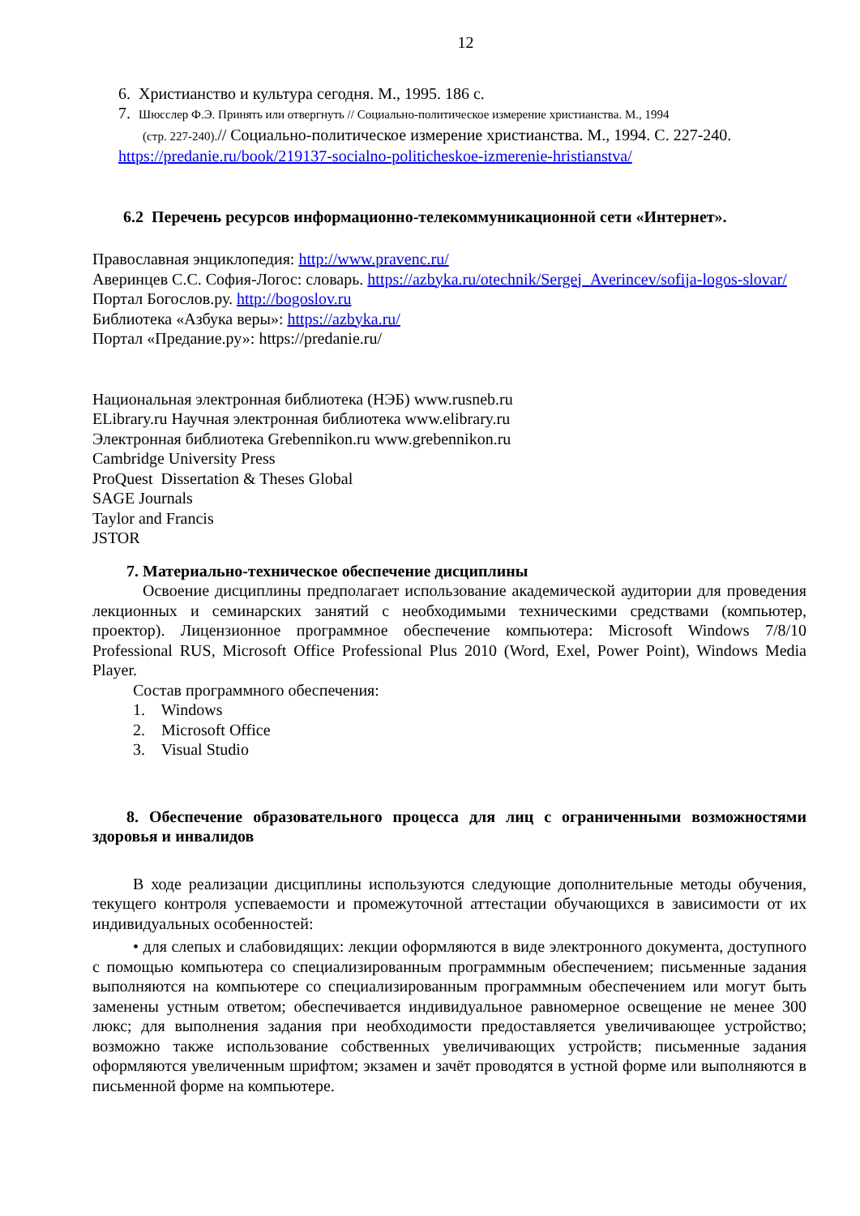12
6. Христианство и культура сегодня. М., 1995. 186 с.
7. Шюсслер Ф.Э. Принять или отвергнуть // Социально-политическое измерение христианства. М., 1994
(стр. 227-240).// Социально-политическое измерение христианства. М., 1994. С. 227-240.
https://predanie.ru/book/219137-socialno-politicheskoe-izmerenie-hristianstva/
6.2 Перечень ресурсов информационно-телекоммуникационной сети «Интернет».
Православная энциклопедия: http://www.pravenc.ru/
Аверинцев С.С. София-Логос: словарь. https://azbyka.ru/otechnik/Sergej_Averincev/sofija-logos-slovar/
Портал Богослов.ру. http://bogoslov.ru
Библиотека «Азбука веры»: https://azbyka.ru/
Портал «Предание.ру»: https://predanie.ru/
Национальная электронная библиотека (НЭБ) www.rusneb.ru
ELibrary.ru Научная электронная библиотека www.elibrary.ru
Электронная библиотека Grebennikon.ru www.grebennikon.ru
Cambridge University Press
ProQuest Dissertation & Theses Global
SAGE Journals
Taylor and Francis
JSTOR
7. Материально-техническое обеспечение дисциплины
Освоение дисциплины предполагает использование академической аудитории для проведения лекционных и семинарских занятий с необходимыми техническими средствами (компьютер, проектор). Лицензионное программное обеспечение компьютера: Microsoft Windows 7/8/10 Professional RUS, Microsoft Office Professional Plus 2010 (Word, Exel, Power Point), Windows Media Player.
Состав программного обеспечения:
1. Windows
2. Microsoft Office
3. Visual Studio
8. Обеспечение образовательного процесса для лиц с ограниченными возможностями здоровья и инвалидов
В ходе реализации дисциплины используются следующие дополнительные методы обучения, текущего контроля успеваемости и промежуточной аттестации обучающихся в зависимости от их индивидуальных особенностей:
• для слепых и слабовидящих: лекции оформляются в виде электронного документа, доступного с помощью компьютера со специализированным программным обеспечением; письменные задания выполняются на компьютере со специализированным программным обеспечением или могут быть заменены устным ответом; обеспечивается индивидуальное равномерное освещение не менее 300 люкс; для выполнения задания при необходимости предоставляется увеличивающее устройство; возможно также использование собственных увеличивающих устройств; письменные задания оформляются увеличенным шрифтом; экзамен и зачёт проводятся в устной форме или выполняются в письменной форме на компьютере.